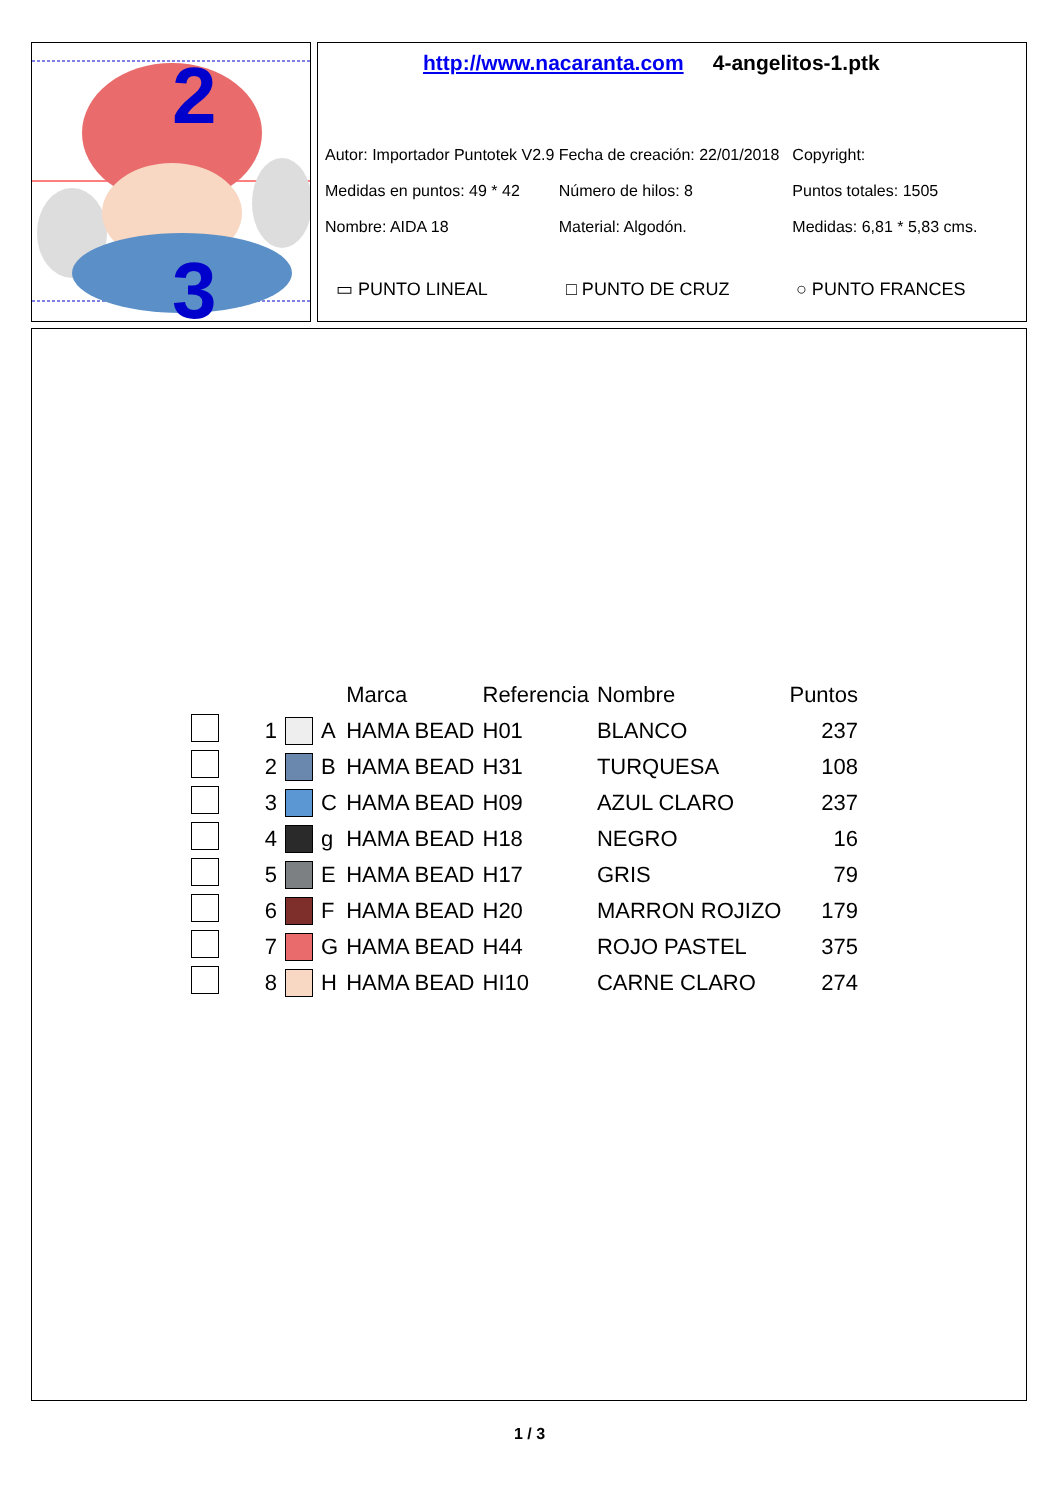2
3
http://www.nacaranta.com 4-angelitos-1.ptk
Autor: Importador Puntotek V2.9 Fecha de creación: 22/01/2018 Copyright:
Medidas en puntos: 49 * 42 Número de hilos: 8 Puntos totales: 1505
Nombre: AIDA 18 Material: Algodón. Medidas: 6,81 * 5,83 cms.
▭ PUNTO LINEAL □ PUNTO DE CRUZ ○ PUNTO FRANCES
| | | | | Marca | Referencia | Nombre | Puntos |
| --- | --- | --- | --- | --- | --- | --- | --- |
| | 1 | | A | HAMA BEAD | H01 | BLANCO | 237 |
| | 2 | | B | HAMA BEAD | H31 | TURQUESA | 108 |
| | 3 | | C | HAMA BEAD | H09 | AZUL CLARO | 237 |
| | 4 | | g | HAMA BEAD | H18 | NEGRO | 16 |
| | 5 | | E | HAMA BEAD | H17 | GRIS | 79 |
| | 6 | | F | HAMA BEAD | H20 | MARRON ROJIZO | 179 |
| | 7 | | G | HAMA BEAD | H44 | ROJO PASTEL | 375 |
| | 8 | | H | HAMA BEAD | HI10 | CARNE CLARO | 274 |
1 / 3